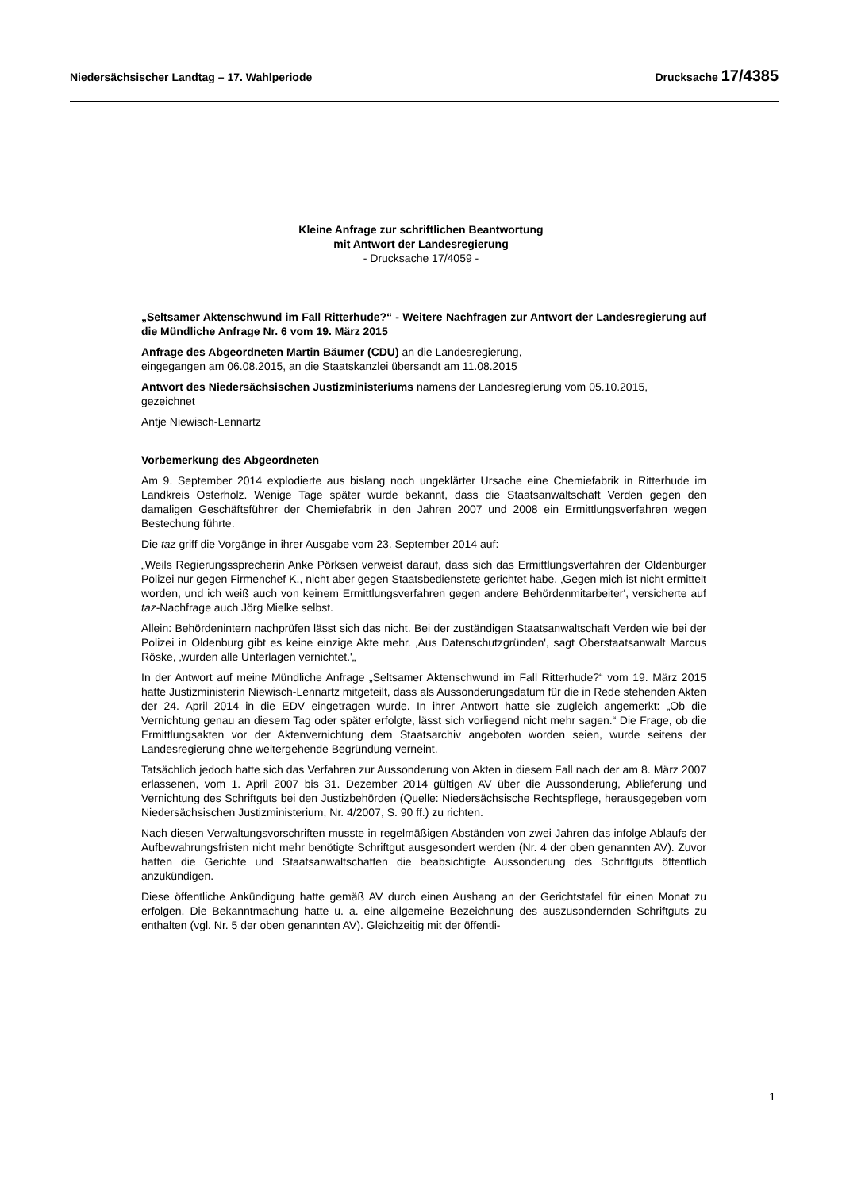Niedersächsischer Landtag – 17. Wahlperiode Drucksache 17/4385
Kleine Anfrage zur schriftlichen Beantwortung
mit Antwort der Landesregierung
- Drucksache 17/4059 -
„Seltsamer Aktenschwund im Fall Ritterhude?“ - Weitere Nachfragen zur Antwort der Landesregierung auf die Mündliche Anfrage Nr. 6 vom 19. März 2015
Anfrage des Abgeordneten Martin Bäumer (CDU) an die Landesregierung,
eingegangen am 06.08.2015, an die Staatskanzlei übersandt am 11.08.2015
Antwort des Niedersächsischen Justizministeriums namens der Landesregierung vom 05.10.2015,
gezeichnet
Antje Niewisch-Lennartz
Vorbemerkung des Abgeordneten
Am 9. September 2014 explodierte aus bislang noch ungeklärter Ursache eine Chemiefabrik in Ritterhude im Landkreis Osterholz. Wenige Tage später wurde bekannt, dass die Staatsanwaltschaft Verden gegen den damaligen Geschäftsführer der Chemiefabrik in den Jahren 2007 und 2008 ein Ermittlungsverfahren wegen Bestechung führte.
Die taz griff die Vorgänge in ihrer Ausgabe vom 23. September 2014 auf:
„Weils Regierungssprecherin Anke Pörksen verweist darauf, dass sich das Ermittlungsverfahren der Oldenburger Polizei nur gegen Firmenchef K., nicht aber gegen Staatsbedienstete gerichtet habe. ‚Gegen mich ist nicht ermittelt worden, und ich weiß auch von keinem Ermittlungsverfahren gegen andere Behördenmitarbeiter', versicherte auf taz-Nachfrage auch Jörg Mielke selbst.
Allein: Behördenintern nachprüfen lässt sich das nicht. Bei der zuständigen Staatsanwaltschaft Verden wie bei der Polizei in Oldenburg gibt es keine einzige Akte mehr. ‚Aus Datenschutzgründen', sagt Oberstaatsanwalt Marcus Röske, ‚wurden alle Unterlagen vernichtet.'„
In der Antwort auf meine Mündliche Anfrage „Seltsamer Aktenschwund im Fall Ritterhude?“ vom 19. März 2015 hatte Justizministerin Niewisch-Lennartz mitgeteilt, dass als Aussonderungsdatum für die in Rede stehenden Akten der 24. April 2014 in die EDV eingetragen wurde. In ihrer Antwort hatte sie zugleich angemerkt: „Ob die Vernichtung genau an diesem Tag oder später erfolgte, lässt sich vorliegend nicht mehr sagen.“ Die Frage, ob die Ermittlungsakten vor der Aktenvernichtung dem Staatsarchiv angeboten worden seien, wurde seitens der Landesregierung ohne weitergehende Begründung verneint.
Tatsächlich jedoch hatte sich das Verfahren zur Aussonderung von Akten in diesem Fall nach der am 8. März 2007 erlassenen, vom 1. April 2007 bis 31. Dezember 2014 gültigen AV über die Aussonderung, Ablieferung und Vernichtung des Schriftguts bei den Justizbehörden (Quelle: Niedersächsische Rechtspflege, herausgegeben vom Niedersächsischen Justizministerium, Nr. 4/2007, S. 90 ff.) zu richten.
Nach diesen Verwaltungsvorschriften musste in regelmäßigen Abständen von zwei Jahren das infolge Ablaufs der Aufbewahrungsfristen nicht mehr benötigte Schriftgut ausgesondert werden (Nr. 4 der oben genannten AV). Zuvor hatten die Gerichte und Staatsanwaltschaften die beabsichtigte Aussonderung des Schriftguts öffentlich anzukündigen.
Diese öffentliche Ankündigung hatte gemäß AV durch einen Aushang an der Gerichtstafel für einen Monat zu erfolgen. Die Bekanntmachung hatte u. a. eine allgemeine Bezeichnung des auszusondernden Schriftguts zu enthalten (vgl. Nr. 5 der oben genannten AV). Gleichzeitig mit der öffentli-
1